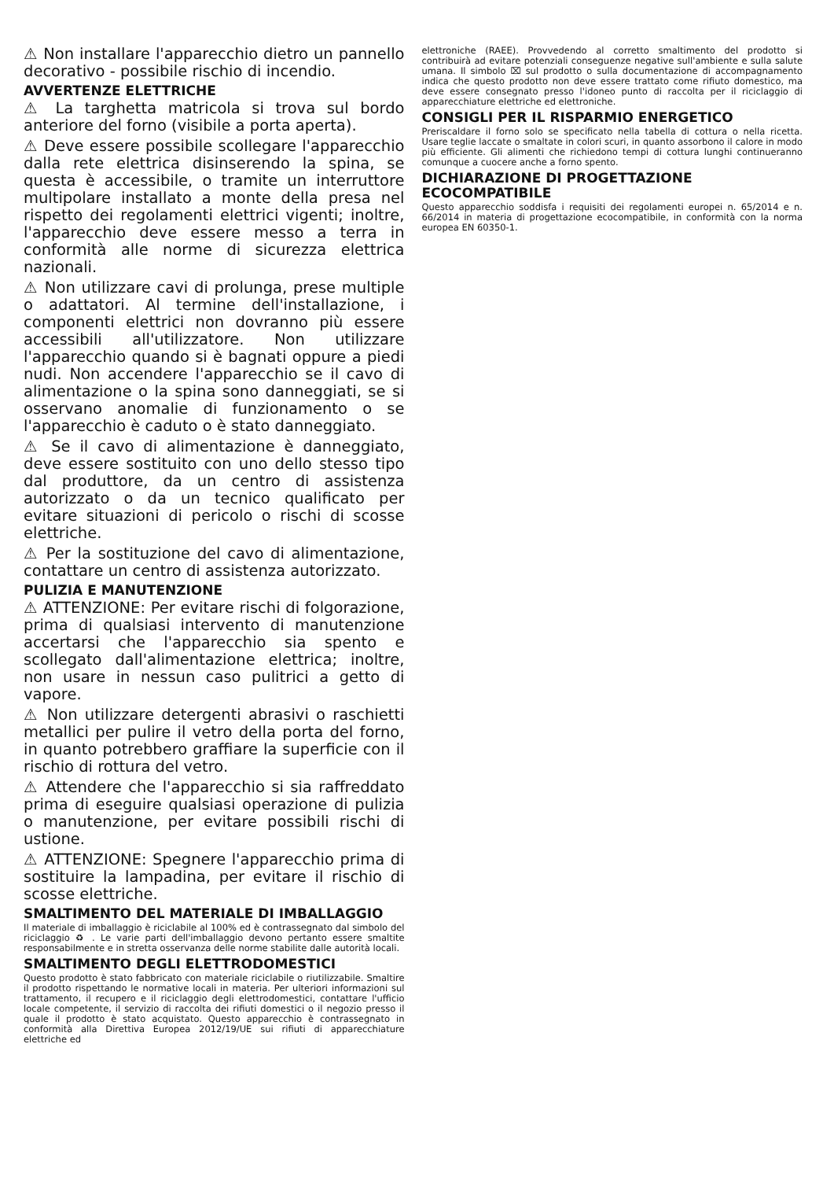⚠ Non installare l'apparecchio dietro un pannello decorativo - possibile rischio di incendio.
AVVERTENZE ELETTRICHE
⚠ La targhetta matricola si trova sul bordo anteriore del forno (visibile a porta aperta).
⚠ Deve essere possibile scollegare l'apparecchio dalla rete elettrica disinserendo la spina, se questa è accessibile, o tramite un interruttore multipolare installato a monte della presa nel rispetto dei regolamenti elettrici vigenti; inoltre, l'apparecchio deve essere messo a terra in conformità alle norme di sicurezza elettrica nazionali.
⚠ Non utilizzare cavi di prolunga, prese multiple o adattatori. Al termine dell'installazione, i componenti elettrici non dovranno più essere accessibili all'utilizzatore. Non utilizzare l'apparecchio quando si è bagnati oppure a piedi nudi. Non accendere l'apparecchio se il cavo di alimentazione o la spina sono danneggiati, se si osservano anomalie di funzionamento o se l'apparecchio è caduto o è stato danneggiato.
⚠ Se il cavo di alimentazione è danneggiato, deve essere sostituito con uno dello stesso tipo dal produttore, da un centro di assistenza autorizzato o da un tecnico qualificato per evitare situazioni di pericolo o rischi di scosse elettriche.
⚠ Per la sostituzione del cavo di alimentazione, contattare un centro di assistenza autorizzato.
PULIZIA E MANUTENZIONE
⚠ ATTENZIONE: Per evitare rischi di folgorazione, prima di qualsiasi intervento di manutenzione accertarsi che l'apparecchio sia spento e scollegato dall'alimentazione elettrica; inoltre, non usare in nessun caso pulitrici a getto di vapore.
⚠ Non utilizzare detergenti abrasivi o raschietti metallici per pulire il vetro della porta del forno, in quanto potrebbero graffiare la superficie con il rischio di rottura del vetro.
⚠ Attendere che l'apparecchio si sia raffreddato prima di eseguire qualsiasi operazione di pulizia o manutenzione, per evitare possibili rischi di ustione.
⚠ ATTENZIONE: Spegnere l'apparecchio prima di sostituire la lampadina, per evitare il rischio di scosse elettriche.
SMALTIMENTO DEL MATERIALE DI IMBALLAGGIO
Il materiale di imballaggio è riciclabile al 100% ed è contrassegnato dal simbolo del riciclaggio ♻ . Le varie parti dell'imballaggio devono pertanto essere smaltite responsabilmente e in stretta osservanza delle norme stabilite dalle autorità locali.
SMALTIMENTO DEGLI ELETTRODOMESTICI
Questo prodotto è stato fabbricato con materiale riciclabile o riutilizzabile. Smaltire il prodotto rispettando le normative locali in materia. Per ulteriori informazioni sul trattamento, il recupero e il riciclaggio degli elettrodomestici, contattare l'ufficio locale competente, il servizio di raccolta dei rifiuti domestici o il negozio presso il quale il prodotto è stato acquistato. Questo apparecchio è contrassegnato in conformità alla Direttiva Europea 2012/19/UE sui rifiuti di apparecchiature elettriche ed
elettroniche (RAEE). Provvedendo al corretto smaltimento del prodotto si contribuirà ad evitare potenziali conseguenze negative sull'ambiente e sulla salute umana. Il simbolo ⌧ sul prodotto o sulla documentazione di accompagnamento indica che questo prodotto non deve essere trattato come rifiuto domestico, ma deve essere consegnato presso l'idoneo punto di raccolta per il riciclaggio di apparecchiature elettriche ed elettroniche.
CONSIGLI PER IL RISPARMIO ENERGETICO
Preriscaldare il forno solo se specificato nella tabella di cottura o nella ricetta. Usare teglie laccate o smaltate in colori scuri, in quanto assorbono il calore in modo più efficiente. Gli alimenti che richiedono tempi di cottura lunghi continueranno comunque a cuocere anche a forno spento.
DICHIARAZIONE DI PROGETTAZIONE ECOCOMPATIBILE
Questo apparecchio soddisfa i requisiti dei regolamenti europei n. 65/2014 e n. 66/2014 in materia di progettazione ecocompatibile, in conformità con la norma europea EN 60350-1.